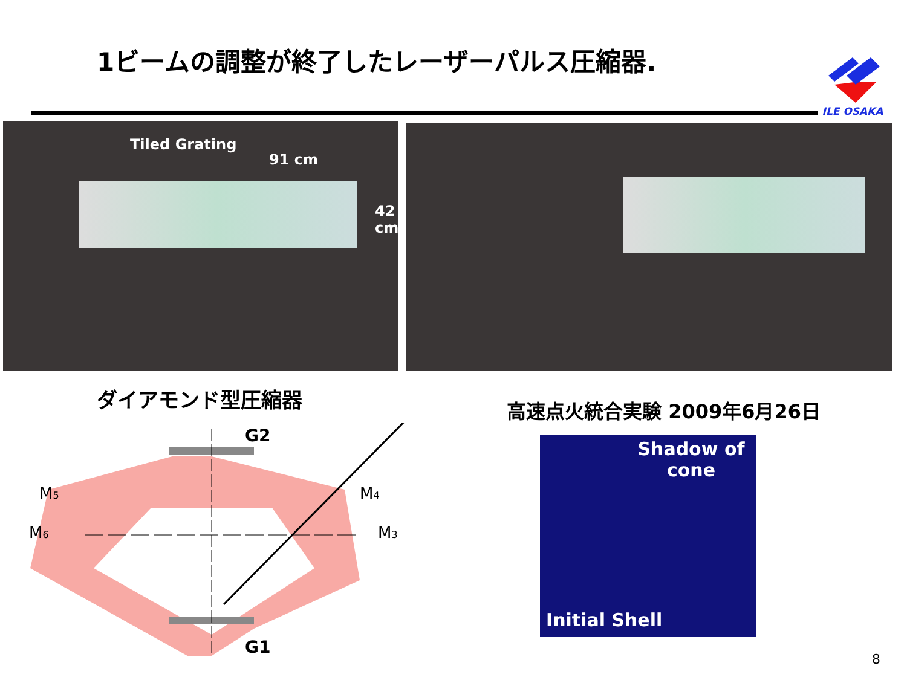1ビームの調整が終了したレーザーパルス圧縮器.
ILE OSAKA
Tiled Grating
91 cm
42
cm
ダイアモンド型圧縮器
G2
G1
M5
M4
M6
M3
高速点火統合実験 2009年6月26日
Shadow of
cone
Initial Shell
8